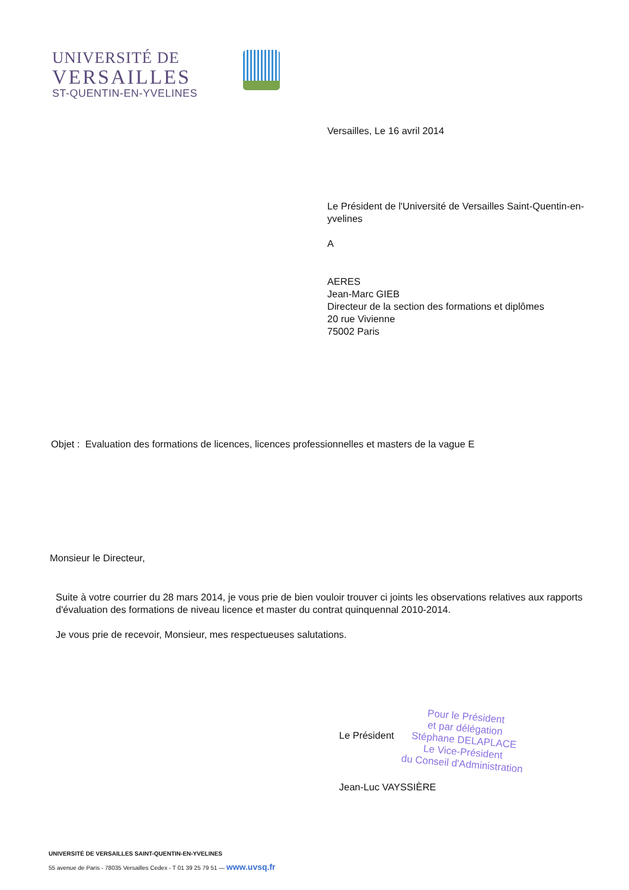UNIVERSITÉ DE
VERSAILLES
ST-QUENTIN-EN-YVELINES
Versailles, Le 16 avril 2014
Le Président de l'Université de Versailles Saint-Quentin-en-yvelines
A
AERES
Jean-Marc GIEB
Directeur de la section des formations et diplômes
20 rue Vivienne
75002 Paris
Objet : Evaluation des formations de licences, licences professionnelles et masters de la vague E
Monsieur le Directeur,
Suite à votre courrier du 28 mars 2014, je vous prie de bien vouloir trouver ci joints les observations relatives aux rapports d'évaluation des formations de niveau licence et master du contrat quinquennal 2010-2014.
Je vous prie de recevoir, Monsieur, mes respectueuses salutations.
Le Président
Jean-Luc VAYSSIÈRE
Pour le Président
et par délégation
Stéphane DELAPLACE
Le Vice-Président
du Conseil d'Administration
UNIVERSITÉ DE VERSAILLES SAINT-QUENTIN-EN-YVELINES
55 avenue de Paris - 78035 Versailles Cedex - T 01 39 25 79 51 — www.uvsq.fr